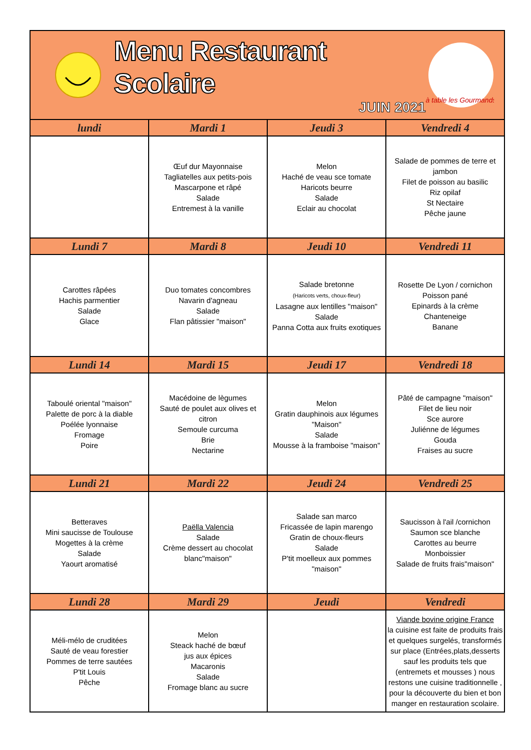| Menu Restaurant Scolaire JUIN 2021 à table les Gourmands | | | |
| lundi | Mardi 1 | Jeudi 3 | Vendredi 4 |
| | Œuf dur Mayonnaise Tagliatelles aux petits-pois Mascarpone et râpé Salade Entremest à la vanille | Melon Haché de veau sce tomate Haricots beurre Salade Eclair au chocolat | Salade de pommes de terre et jambon Filet de poisson au basilic Riz opilaf St Nectaire Pêche jaune |
| Lundi 7 | Mardi 8 | Jeudi 10 | Vendredi 11 |
| Carottes râpées Hachis parmentier Salade Glace | Duo tomates concombres Navarin d'agneau Salade Flan pâtissier "maison" | Salade bretonne (Haricots verts, choux-fleur) Lasagne aux lentilles "maison" Salade Panna Cotta aux fruits exotiques | Rosette De Lyon / cornichon Poisson pané Epinards à la crème Chanteneige Banane |
| Lundi 14 | Mardi 15 | Jeudi 17 | Vendredi 18 |
| Taboulé oriental "maison" Palette de porc à la diable Poélée lyonnaise Fromage Poire | Macédoine de lègumes Sauté de poulet aux olives et citron Semoule curcuma Brie Nectarine | Melon Gratin dauphinois aux légumes "Maison" Salade Mousse à la framboise "maison" | Pâté de campagne "maison" Filet de lieu noir Sce aurore Juliénne de légumes Gouda Fraises au sucre |
| Lundi 21 | Mardi 22 | Jeudi 24 | Vendredi 25 |
| Betteraves Mini saucisse de Toulouse Mogettes à la crème Salade Yaourt aromatisé | Paëlla Valencia Salade Crème dessert au chocolat blanc"maison" | Salade san marco Fricassée de lapin marengo Gratin de choux-fleurs Salade P'tit moelleux aux pommes "maison" | Saucisson à l'ail /cornichon Saumon sce blanche Carottes au beurre Monboissier Salade de fruits frais"maison" |
| Lundi 28 | Mardi 29 | Jeudi | Vendredi |
| Méli-mélo de cruditées Sauté de veau forestier Pommes de terre sautées P'tit Louis Pêche | Melon Steack haché de bœuf jus aux épices Macaronis Salade Fromage blanc au sucre | | Viande bovine origine France la cuisine est faite de produits frais et quelques surgelés, transformés sur place (Entrées,plats,desserts sauf les produits tels que (entremets et mousses ) nous restons une cuisine traditionnelle , pour la découverte du bien et bon manger en restauration scolaire. |